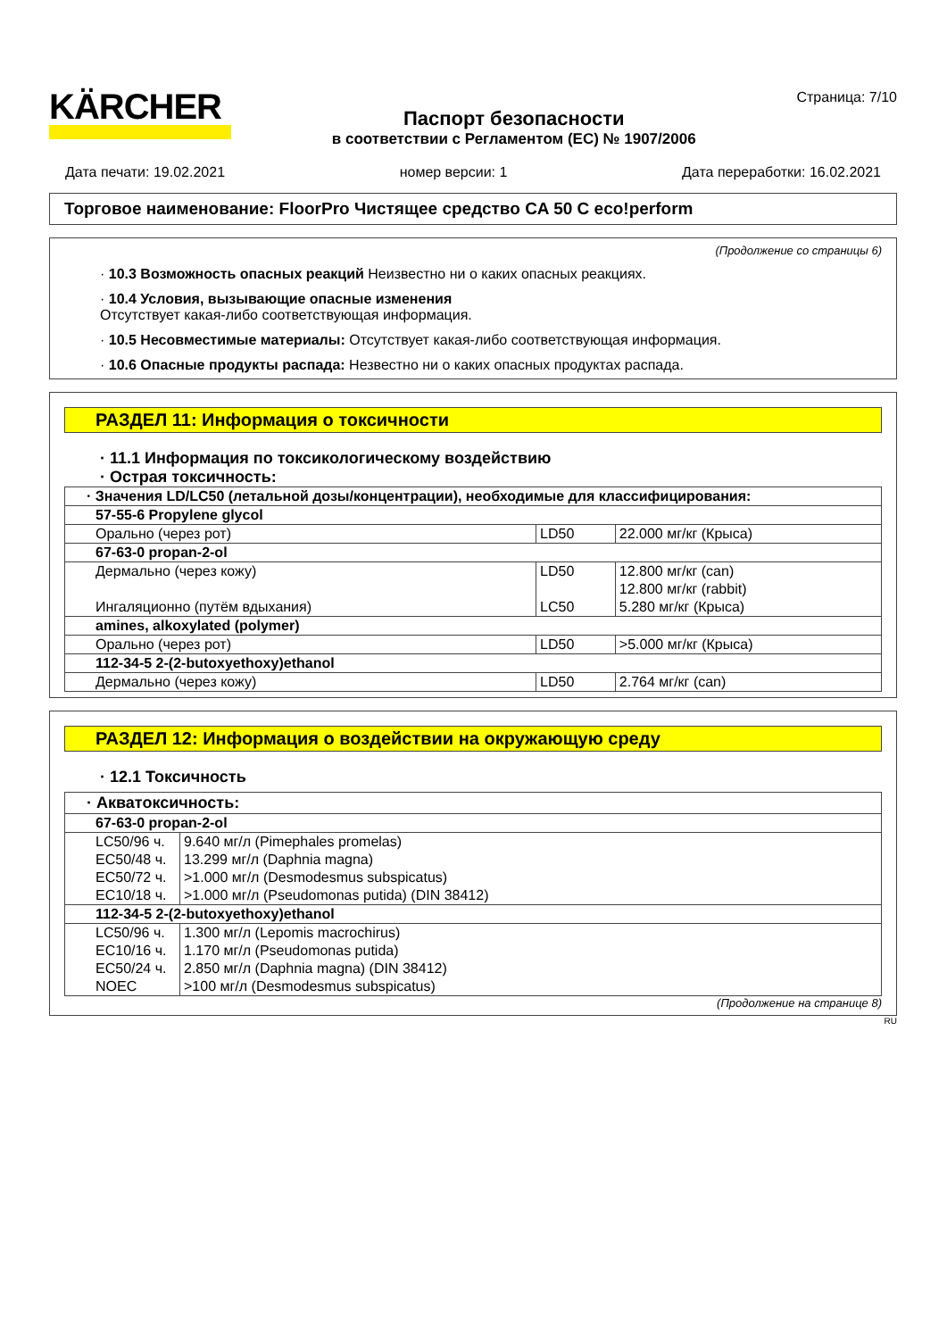KÄRCHER
Паспорт безопасности
в соответствии с Регламентом (ЕС) № 1907/2006
Страница: 7/10
Дата печати: 19.02.2021 номер версии: 1 Дата переработки: 16.02.2021
Торговое наименование: FloorPro Чистящее средство CA 50 C eco!perform
(Продолжение со страницы 6)
· 10.3 Возможность опасных реакций Неизвестно ни о каких опасных реакциях.
· 10.4 Условия, вызывающие опасные изменения
Отсутствует какая-либо соответствующая информация.
· 10.5 Несовместимые материалы: Отсутствует какая-либо соответствующая информация.
· 10.6 Опасные продукты распада: Незвестно ни о каких опасных продуктах распада.
РАЗДЕЛ 11: Информация о токсичности
· 11.1 Информация по токсикологическому воздействию
· Острая токсичность:
| · Значения LD/LC50 (летальной дозы/концентрации), необходимые для классифицирования: | | |
| 57-55-6 Propylene glycol | | |
| Орально (через рот) | LD50 | 22.000 мг/кг (Крыса) |
| 67-63-0 propan-2-ol | | |
| Дермально (через кожу) | LD50 | 12.800 мг/кг (can) |
| | | 12.800 мг/кг (rabbit) |
| Ингаляционно (путём вдыхания) | LC50 | 5.280 мг/кг (Крыса) |
| amines, alkoxylated (polymer) | | |
| Орально (через рот) | LD50 | >5.000 мг/кг (Крыса) |
| 112-34-5 2-(2-butoxyethoxy)ethanol | | |
| Дермально (через кожу) | LD50 | 2.764 мг/кг (can) |
РАЗДЕЛ 12: Информация о воздействии на окружающую среду
· 12.1 Токсичность
| · Акватоксичность: | |
| 67-63-0 propan-2-ol | |
| LC50/96 ч. | 9.640 мг/л (Pimephales promelas) |
| EC50/48 ч. | 13.299 мг/л (Daphnia magna) |
| EC50/72 ч. | >1.000 мг/л (Desmodesmus subspicatus) |
| EC10/18 ч. | >1.000 мг/л (Pseudomonas putida) (DIN 38412) |
| 112-34-5 2-(2-butoxyethoxy)ethanol | |
| LC50/96 ч. | 1.300 мг/л (Lepomis macrochirus) |
| EC10/16 ч. | 1.170 мг/л (Pseudomonas putida) |
| EC50/24 ч. | 2.850 мг/л (Daphnia magna) (DIN 38412) |
| NOEC | >100 мг/л (Desmodesmus subspicatus) |
(Продолжение на странице 8)
RU